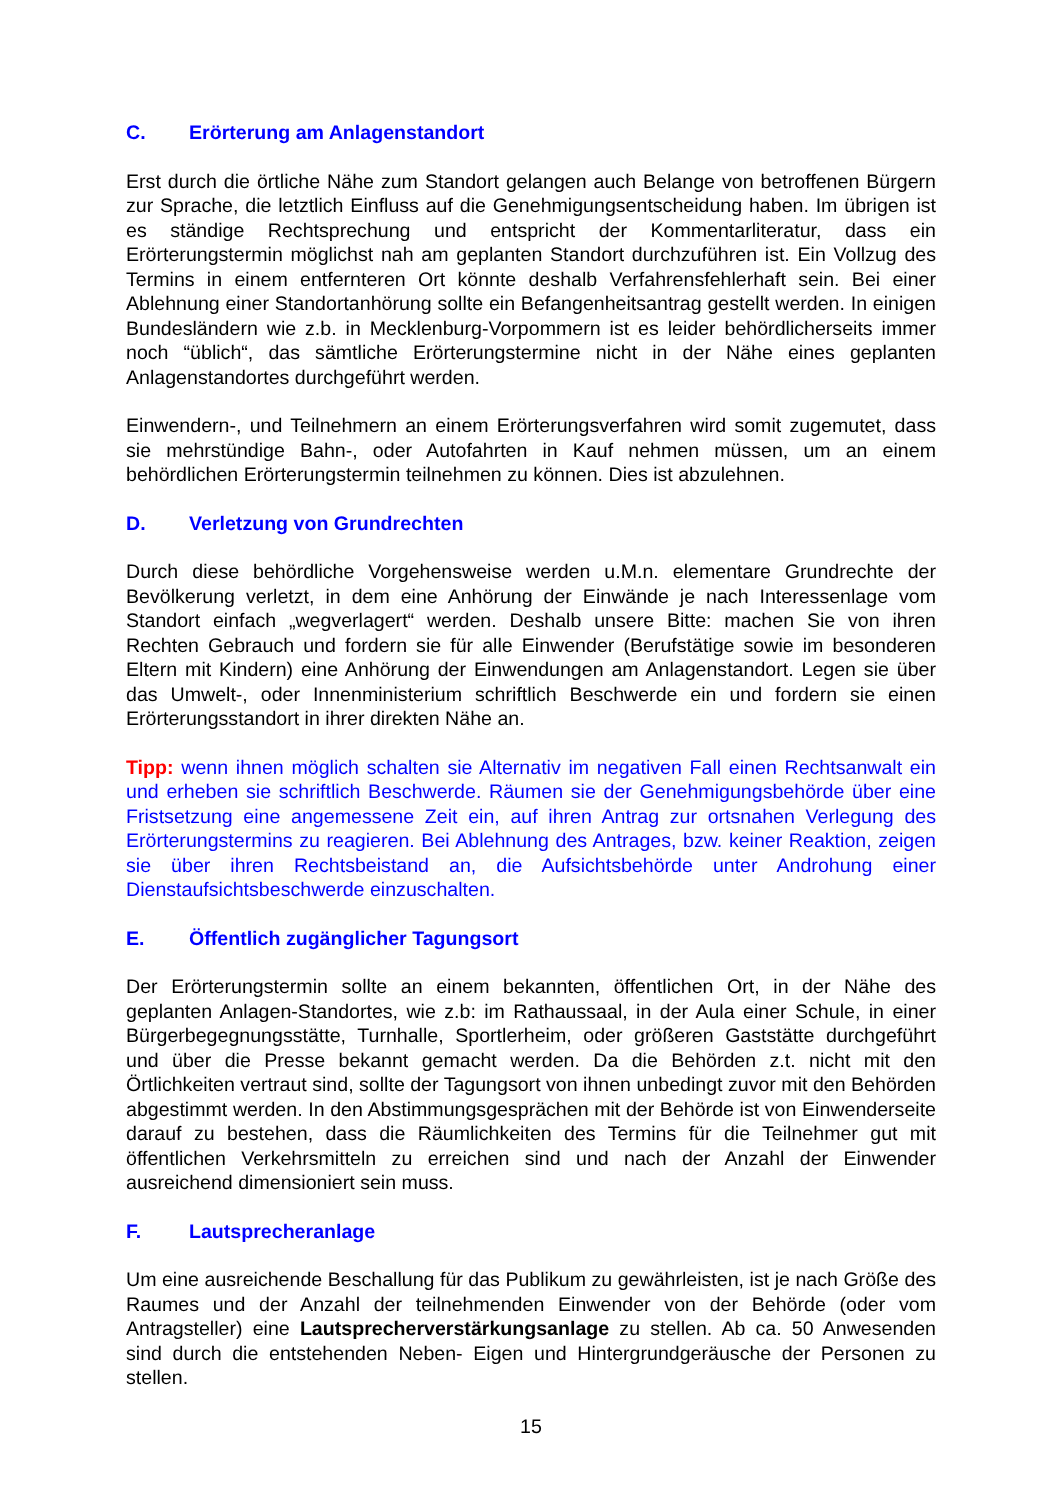C. Erörterung am Anlagenstandort
Erst durch die örtliche Nähe zum Standort gelangen auch Belange von betroffenen Bürgern zur Sprache, die letztlich Einfluss auf die Genehmigungsentscheidung haben. Im übrigen ist es ständige Rechtsprechung und entspricht der Kommentarliteratur, dass ein Erörterungstermin möglichst nah am geplanten Standort durchzuführen ist. Ein Vollzug des Termins in einem entfernteren Ort könnte deshalb Verfahrensfehlerhaft sein. Bei einer Ablehnung einer Standortanhörung sollte ein Befangenheitsantrag gestellt werden. In einigen Bundesländern wie z.b. in Mecklenburg-Vorpommern ist es leider behördlicherseits immer noch “üblich“, das sämtliche Erörterungstermine nicht in der Nähe eines geplanten Anlagenstandortes durchgeführt werden.
Einwendern-, und Teilnehmern an einem Erörterungsverfahren wird somit zugemutet, dass sie mehrstündige Bahn-, oder Autofahrten in Kauf nehmen müssen, um an einem behördlichen Erörterungstermin teilnehmen zu können. Dies ist abzulehnen.
D. Verletzung von Grundrechten
Durch diese behördliche Vorgehensweise werden u.M.n. elementare Grundrechte der Bevölkerung verletzt, in dem eine Anhörung der Einwände je nach Interessenlage vom Standort einfach „wegverlagert“ werden. Deshalb unsere Bitte: machen Sie von ihren Rechten Gebrauch und fordern sie für alle Einwender (Berufstätige sowie im besonderen Eltern mit Kindern) eine Anhörung der Einwendungen am Anlagenstandort. Legen sie über das Umwelt-, oder Innenministerium schriftlich Beschwerde ein und fordern sie einen Erörterungsstandort in ihrer direkten Nähe an.
Tipp: wenn ihnen möglich schalten sie Alternativ im negativen Fall einen Rechtsanwalt ein und erheben sie schriftlich Beschwerde. Räumen sie der Genehmigungsbehörde über eine Fristsetzung eine angemessene Zeit ein, auf ihren Antrag zur ortsnahen Verlegung des Erörterungstermins zu reagieren. Bei Ablehnung des Antrages, bzw. keiner Reaktion, zeigen sie über ihren Rechtsbeistand an, die Aufsichtsbehörde unter Androhung einer Dienstaufsichtsbeschwerde einzuschalten.
E. Öffentlich zugänglicher Tagungsort
Der Erörterungstermin sollte an einem bekannten, öffentlichen Ort, in der Nähe des geplanten Anlagen-Standortes, wie z.b: im Rathaussaal, in der Aula einer Schule, in einer Bürgerbegegnungsstätte, Turnhalle, Sportlerheim, oder größeren Gaststätte durchgeführt und über die Presse bekannt gemacht werden. Da die Behörden z.t. nicht mit den Örtlichkeiten vertraut sind, sollte der Tagungsort von ihnen unbedingt zuvor mit den Behörden abgestimmt werden. In den Abstimmungsgesprächen mit der Behörde ist von Einwenderseite darauf zu bestehen, dass die Räumlichkeiten des Termins für die Teilnehmer gut mit öffentlichen Verkehrsmitteln zu erreichen sind und nach der Anzahl der Einwender ausreichend dimensioniert sein muss.
F. Lautsprecheranlage
Um eine ausreichende Beschallung für das Publikum zu gewährleisten, ist je nach Größe des Raumes und der Anzahl der teilnehmenden Einwender von der Behörde (oder vom Antragsteller) eine Lautsprecherverstärkungsanlage zu stellen. Ab ca. 50 Anwesenden sind durch die entstehenden Neben- Eigen und Hintergrundgeräusche der Personen zu stellen.
15